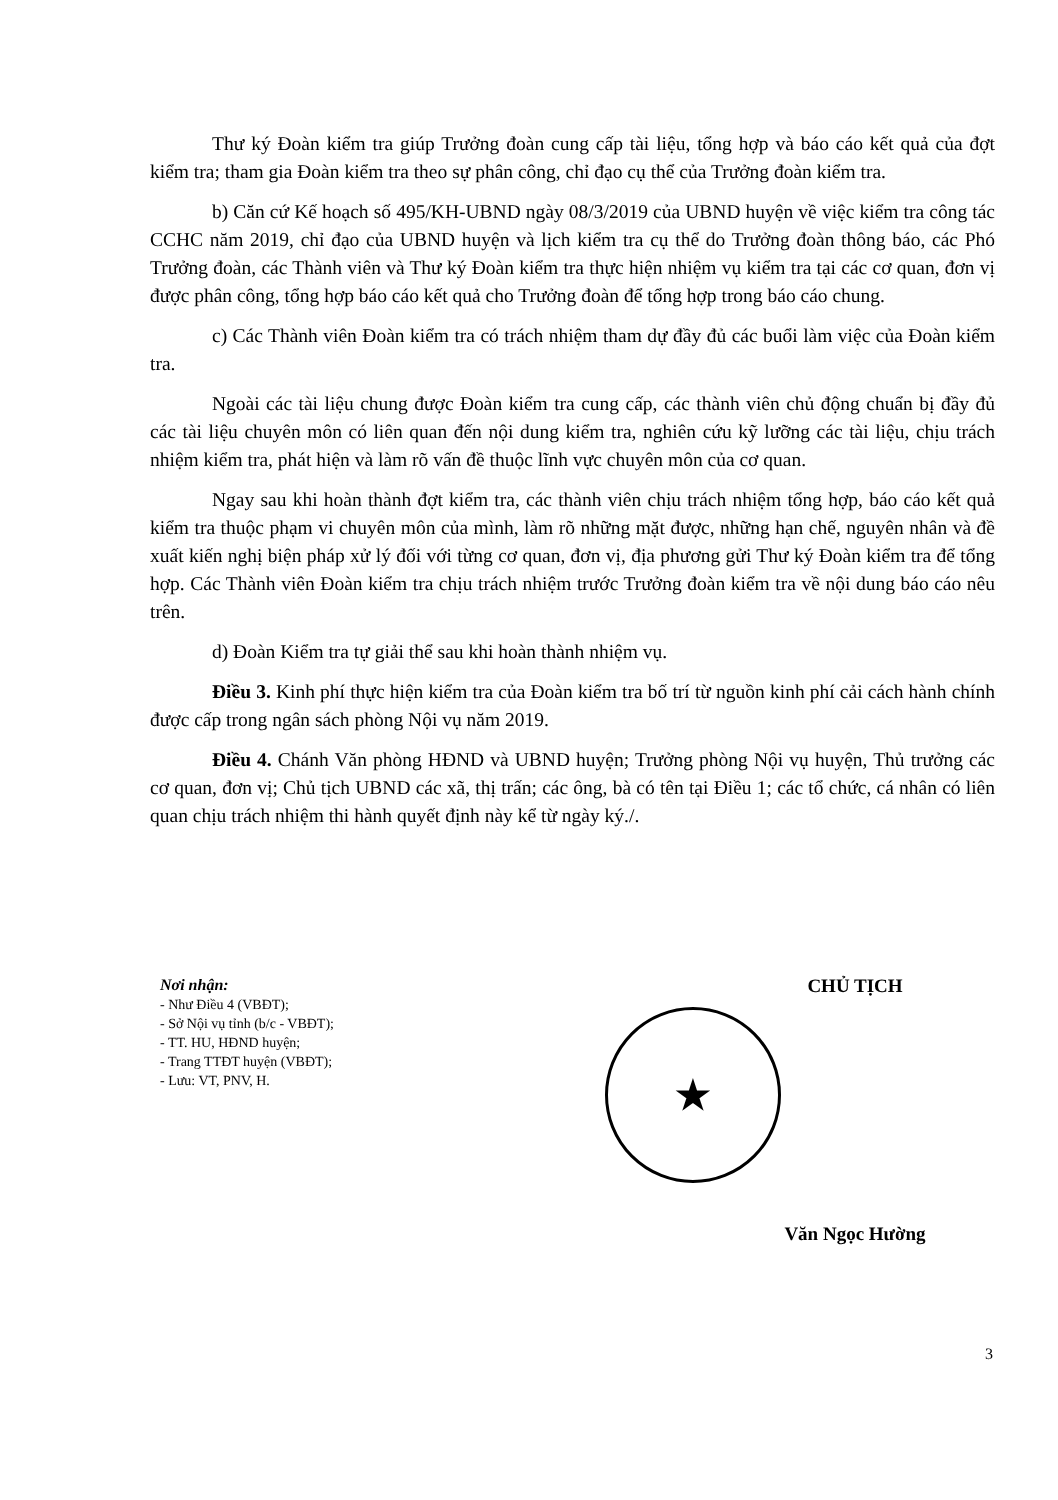Thư ký Đoàn kiểm tra giúp Trưởng đoàn cung cấp tài liệu, tổng hợp và báo cáo kết quả của đợt kiểm tra; tham gia Đoàn kiểm tra theo sự phân công, chỉ đạo cụ thể của Trưởng đoàn kiểm tra.
b) Căn cứ Kế hoạch số 495/KH-UBND ngày 08/3/2019 của UBND huyện về việc kiểm tra công tác CCHC năm 2019, chỉ đạo của UBND huyện và lịch kiểm tra cụ thể do Trưởng đoàn thông báo, các Phó Trưởng đoàn, các Thành viên và Thư ký Đoàn kiểm tra thực hiện nhiệm vụ kiểm tra tại các cơ quan, đơn vị được phân công, tổng hợp báo cáo kết quả cho Trưởng đoàn để tổng hợp trong báo cáo chung.
c) Các Thành viên Đoàn kiểm tra có trách nhiệm tham dự đầy đủ các buổi làm việc của Đoàn kiểm tra.
Ngoài các tài liệu chung được Đoàn kiểm tra cung cấp, các thành viên chủ động chuẩn bị đầy đủ các tài liệu chuyên môn có liên quan đến nội dung kiểm tra, nghiên cứu kỹ lưỡng các tài liệu, chịu trách nhiệm kiểm tra, phát hiện và làm rõ vấn đề thuộc lĩnh vực chuyên môn của cơ quan.
Ngay sau khi hoàn thành đợt kiểm tra, các thành viên chịu trách nhiệm tổng hợp, báo cáo kết quả kiểm tra thuộc phạm vi chuyên môn của mình, làm rõ những mặt được, những hạn chế, nguyên nhân và đề xuất kiến nghị biện pháp xử lý đối với từng cơ quan, đơn vị, địa phương gửi Thư ký Đoàn kiểm tra để tổng hợp. Các Thành viên Đoàn kiểm tra chịu trách nhiệm trước Trưởng đoàn kiểm tra về nội dung báo cáo nêu trên.
d) Đoàn Kiểm tra tự giải thể sau khi hoàn thành nhiệm vụ.
Điều 3. Kinh phí thực hiện kiểm tra của Đoàn kiểm tra bố trí từ nguồn kinh phí cải cách hành chính được cấp trong ngân sách phòng Nội vụ năm 2019.
Điều 4. Chánh Văn phòng HĐND và UBND huyện; Trưởng phòng Nội vụ huyện, Thủ trưởng các cơ quan, đơn vị; Chủ tịch UBND các xã, thị trấn; các ông, bà có tên tại Điều 1; các tổ chức, cá nhân có liên quan chịu trách nhiệm thi hành quyết định này kể từ ngày ký./.
Nơi nhận:
- Như Điều 4 (VBĐT);
- Sở Nội vụ tỉnh (b/c - VBĐT);
- TT. HU, HĐND huyện;
- Trang TTĐT huyện (VBĐT);
- Lưu: VT, PNV, H.
CHỦ TỊCH
★
Văn Ngọc Hường
3